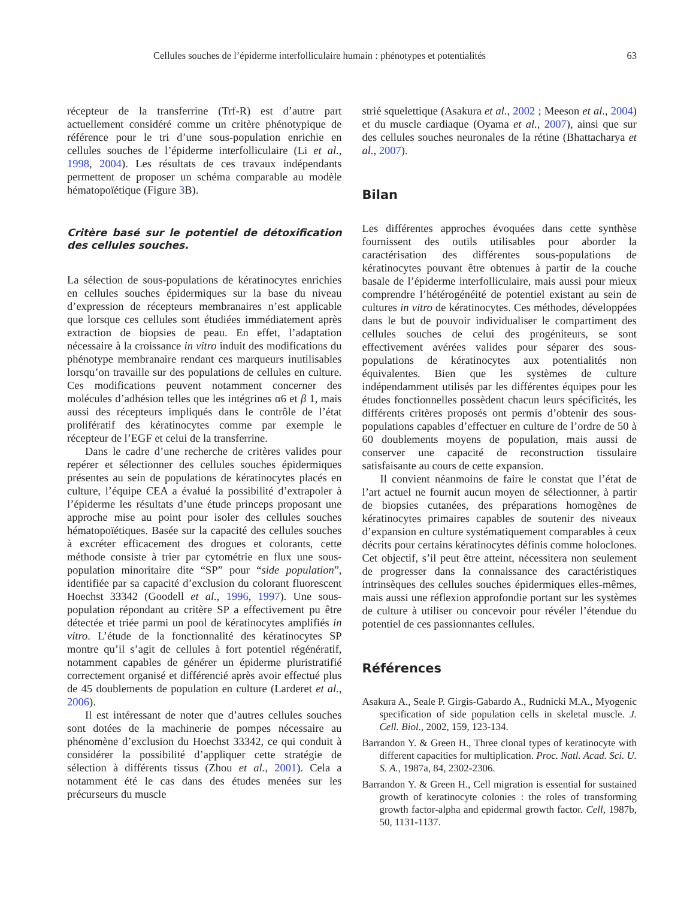Cellules souches de l’épiderme interfolliculaire humain : phénotypes et potentialités 63
récepteur de la transferrine (Trf-R) est d’autre part actuellement considéré comme un critère phénotypique de référence pour le tri d’une sous-population enrichie en cellules souches de l’épiderme interfolliculaire (Li et al., 1998, 2004). Les résultats de ces travaux indépendants permettent de proposer un schéma comparable au modèle hématopoïétique (Figure 3 B).
Critère basé sur le potentiel de détoxification des cellules souches.
La sélection de sous-populations de kératinocytes enrichies en cellules souches épidermiques sur la base du niveau d’expression de récepteurs membranaires n’est applicable que lorsque ces cellules sont étudiées immédiatement après extraction de biopsies de peau. En effet, l’adaptation nécessaire à la croissance in vitro induit des modifications du phénotype membranaire rendant ces marqueurs inutilisables lorsqu’on travaille sur des populations de cellules en culture. Ces modifications peuvent notamment concerner des molécules d’adhésion telles que les intégrines α6 et β 1, mais aussi des récepteurs impliqués dans le contrôle de l’état prolifératif des kératinocytes comme par exemple le récepteur de l’EGF et celui de la transferrine.
Dans le cadre d’une recherche de critères valides pour repérer et sélectionner des cellules souches épidermiques présentes au sein de populations de kératinocytes placés en culture, l’équipe CEA a évalué la possibilité d’extrapoler à l’épiderme les résultats d’une étude princeps proposant une approche mise au point pour isoler des cellules souches hématopoïétiques. Basée sur la capacité des cellules souches à excréter efficacement des drogues et colorants, cette méthode consiste à trier par cytométrie en flux une sous-population minoritaire dite “SP” pour “side population”, identifiée par sa capacité d’exclusion du colorant fluorescent Hoechst 33342 (Goodell et al., 1996, 1997). Une sous-population répondant au critère SP a effectivement pu être détectée et triée parmi un pool de kératinocytes amplifiés in vitro. L’étude de la fonctionnalité des kératinocytes SP montre qu’il s’agit de cellules à fort potentiel régénératif, notamment capables de générer un épiderme pluristratifié correctement organisé et différencié après avoir effectué plus de 45 doublements de population en culture (Larderet et al., 2006).
Il est intéressant de noter que d’autres cellules souches sont dotées de la machinerie de pompes nécessaire au phénomène d’exclusion du Hoechst 33342, ce qui conduit à considérer la possibilité d’appliquer cette stratégie de sélection à différents tissus (Zhou et al., 2001). Cela a notamment été le cas dans des études menées sur les précurseurs du muscle
strié squelettique (Asakura et al., 2002 ; Meeson et al., 2004) et du muscle cardiaque (Oyama et al., 2007), ainsi que sur des cellules souches neuronales de la rétine (Bhattacharya et al., 2007).
Bilan
Les différentes approches évoquées dans cette synthèse fournissent des outils utilisables pour aborder la caractérisation des différentes sous-populations de kératinocytes pouvant être obtenues à partir de la couche basale de l’épiderme interfolliculaire, mais aussi pour mieux comprendre l’hétérogénéité de potentiel existant au sein de cultures in vitro de kératinocytes. Ces méthodes, développées dans le but de pouvoir individualiser le compartiment des cellules souches de celui des progéniteurs, se sont effectivement avérées valides pour séparer des sous-populations de kératinocytes aux potentialités non équivalentes. Bien que les systèmes de culture indépendamment utilisés par les différentes équipes pour les études fonctionnelles possèdent chacun leurs spécificités, les différents critères proposés ont permis d’obtenir des sous-populations capables d’effectuer en culture de l’ordre de 50 à 60 doublements moyens de population, mais aussi de conserver une capacité de reconstruction tissulaire satisfaisante au cours de cette expansion.
Il convient néanmoins de faire le constat que l’état de l’art actuel ne fournit aucun moyen de sélectionner, à partir de biopsies cutanées, des préparations homogènes de kératinocytes primaires capables de soutenir des niveaux d’expansion en culture systématiquement comparables à ceux décrits pour certains kératinocytes définis comme holoclones. Cet objectif, s’il peut être atteint, nécessitera non seulement de progresser dans la connaissance des caractéristiques intrinsèques des cellules souches épidermiques elles-mêmes, mais aussi une réflexion approfondie portant sur les systèmes de culture à utiliser ou concevoir pour révéler l’étendue du potentiel de ces passionnantes cellules.
Références
Asakura A., Seale P. Girgis-Gabardo A., Rudnicki M.A., Myogenic specification of side population cells in skeletal muscle. J. Cell. Biol., 2002, 159, 123-134.
Barrandon Y. & Green H., Three clonal types of keratinocyte with different capacities for multiplication. Proc. Natl. Acad. Sci. U. S. A., 1987a, 84, 2302-2306.
Barrandon Y. & Green H., Cell migration is essential for sustained growth of keratinocyte colonies : the roles of transforming growth factor-alpha and epidermal growth factor. Cell, 1987b, 50, 1131-1137.